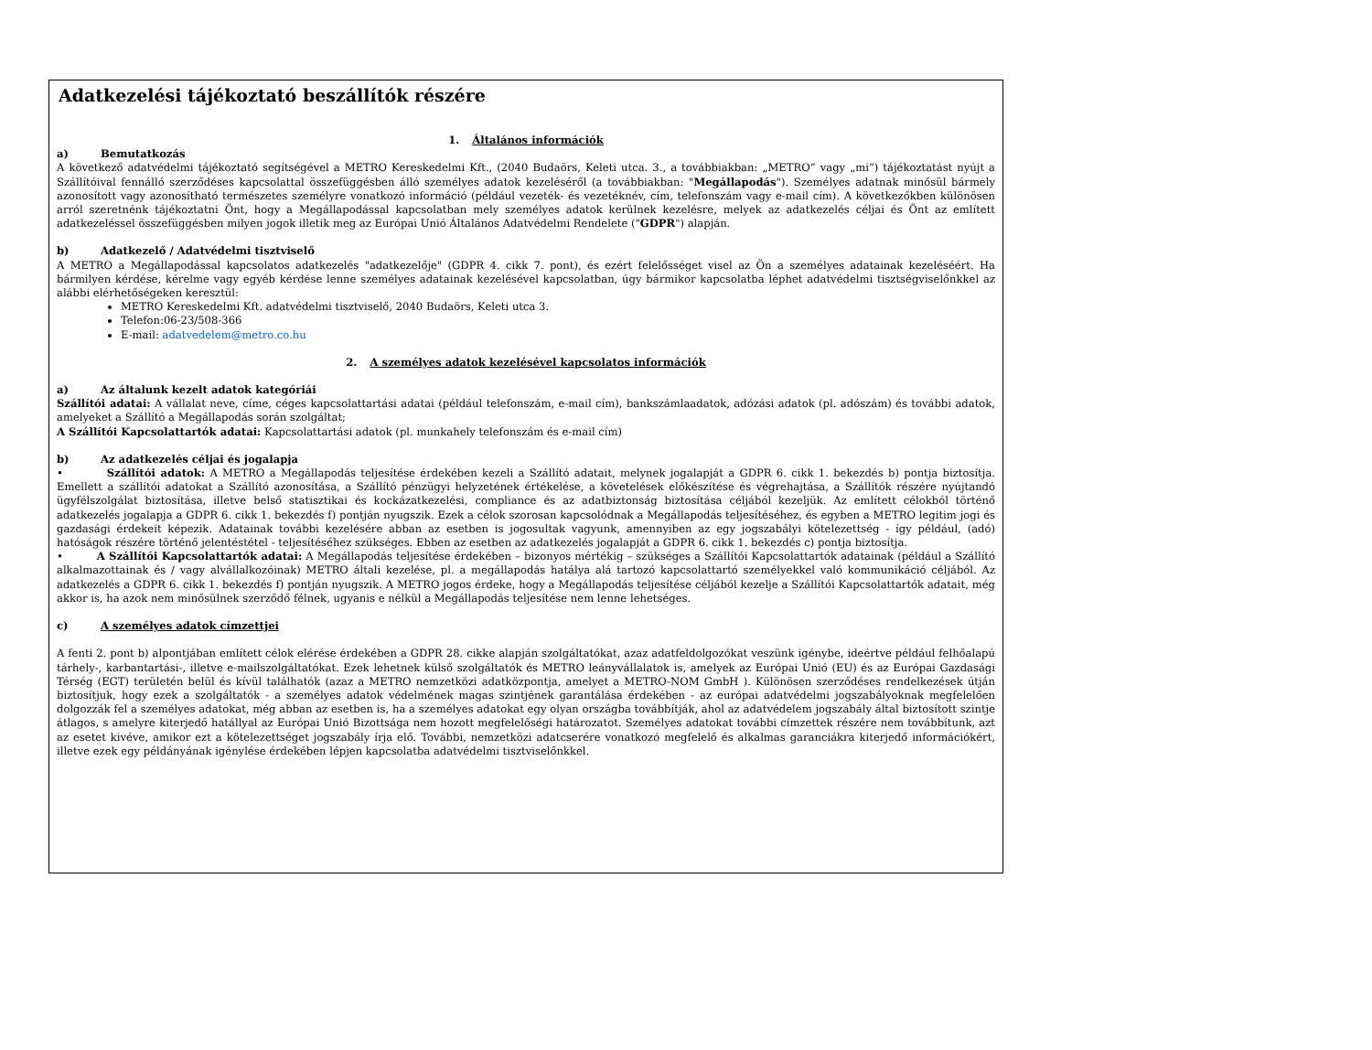Adatkezelési tájékoztató beszállítók részére
1. Általános információk
a) Bemutatkozás
A következő adatvédelmi tájékoztató segítségével a METRO Kereskedelmi Kft., (2040 Budaörs, Keleti utca. 3., a továbbiakban: „METRO” vagy „mi”) tájékoztatást nyújt a Szállítóival fennálló szerződéses kapcsolattal összefüggésben álló személyes adatok kezeléséről (a továbbiakban: "Megállapodás"). Személyes adatnak minősül bármely azonosított vagy azonosítható természetes személyre vonatkozó információ (például vezeték- és vezetéknév, cím, telefonszám vagy e-mail cím). A következőkben különösen arról szeretnénk tájékoztatni Önt, hogy a Megállapodással kapcsolatban mely személyes adatok kerülnek kezelésre, melyek az adatkezelés céljai és Önt az említett adatkezeléssel összefüggésben milyen jogok illetik meg az Európai Unió Általános Adatvédelmi Rendelete ("GDPR") alapján.
b) Adatkezelő / Adatvédelmi tisztviselő
A METRO a Megállapodással kapcsolatos adatkezelés "adatkezelője" (GDPR 4. cikk 7. pont), és ezért felelősséget visel az Ön a személyes adatainak kezeléséért. Ha bármilyen kérdése, kérelme vagy egyéb kérdése lenne személyes adatainak kezelésével kapcsolatban, úgy bármikor kapcsolatba léphet adatvédelmi tisztségviselőnkkel az alábbi elérhetőségeken keresztül:
METRO Kereskedelmi Kft. adatvédelmi tisztviselő, 2040 Budaörs, Keleti utca 3.
Telefon:06-23/508-366
E-mail: adatvedelem@metro.co.hu
2. A személyes adatok kezelésével kapcsolatos információk
a) Az általunk kezelt adatok kategóriái
Szállítói adatai: A vállalat neve, címe, céges kapcsolattartási adatai (például telefonszám, e-mail cím), bankszámlaadatok, adózási adatok (pl. adószám) és további adatok, amelyeket a Szállító a Megállapodás során szolgáltat;
A Szállítói Kapcsolattartók adatai: Kapcsolattartási adatok (pl. munkahely telefonszám és e-mail cím)
b) Az adatkezelés céljai és jogalapja
• Szállítói adatok: A METRO a Megállapodás teljesítése érdekében kezeli a Szállító adatait, melynek jogalapját a GDPR 6. cikk 1. bekezdés b) pontja biztosítja. Emellett a szállítói adatokat a Szállító azonosítása, a Szállító pénzügyi helyzetének értékelése, a követelések előkészítése és végrehajtása, a Szállítók részére nyújtandó ügyfélszolgálat biztosítása, illetve belső statisztikai és kockázatkezelési, compliance és az adatbiztonság biztosítása céljából kezeljük. Az említett célokból történő adatkezelés jogalapja a GDPR 6. cikk 1. bekezdés f) pontján nyugszik. Ezek a célok szorosan kapcsolódnak a Megállapodás teljesítéséhez, és egyben a METRO legitim jogi és gazdasági érdekeit képezik. Adatainak további kezelésére abban az esetben is jogosultak vagyunk, amennyiben az egy jogszabályi kötelezettség - így például, (adó) hatóságok részére történő jelentéstétel - teljesítéséhez szükséges. Ebben az esetben az adatkezelés jogalapját a GDPR 6. cikk 1. bekezdés c) pontja biztosítja.
• A Szállítói Kapcsolattartók adatai: A Megállapodás teljesítése érdekében – bizonyos mértékig – szükséges a Szállítói Kapcsolattartók adatainak (például a Szállító alkalmazottainak és / vagy alvállalkozóinak) METRO általi kezelése, pl. a megállapodás hatálya alá tartozó kapcsolattartó személyekkel való kommunikáció céljából. Az adatkezelés a GDPR 6. cikk 1. bekezdés f) pontján nyugszik. A METRO jogos érdeke, hogy a Megállapodás teljesítése céljából kezelje a Szállítói Kapcsolattartók adatait, még akkor is, ha azok nem minősülnek szerződő félnek, ugyanis e nélkül a Megállapodás teljesítése nem lenne lehetséges.
c) A személyes adatok címzettjei
A fenti 2. pont b) alpontjában említett célok elérése érdekében a GDPR 28. cikke alapján szolgáltatókat, azaz adatfeldolgozókat veszünk igénybe, ideértve például felhőalapú tárhely-, karbantartási-, illetve e-mailszolgáltatókat. Ezek lehetnek külső szolgáltatók és METRO leányvállalatok is, amelyek az Európai Unió (EU) és az Európai Gazdasági Térség (EGT) területén belül és kívül találhatók (azaz a METRO nemzetközi adatközpontja, amelyet a METRO-NOM GmbH ). Különösen szerződéses rendelkezések útján biztosítjuk, hogy ezek a szolgáltatók - a személyes adatok védelmének magas szintjének garantálása érdekében - az európai adatvédelmi jogszabályoknak megfelelően dolgozzák fel a személyes adatokat, még abban az esetben is, ha a személyes adatokat egy olyan országba továbbítják, ahol az adatvédelem jogszabály által biztosított szintje átlagos, s amelyre kiterjedő hatállyal az Európai Unió Bizottsága nem hozott megfelelőségi határozatot. Személyes adatokat további címzettek részére nem továbbítunk, azt az esetet kivéve, amikor ezt a kötelezettséget jogszabály írja elő. További, nemzetközi adatcserére vonatkozó megfelelő és alkalmas garanciákra kiterjedő információkért, illetve ezek egy példányának igénylése érdekében lépjen kapcsolatba adatvédelmi tisztviselőnkkel.